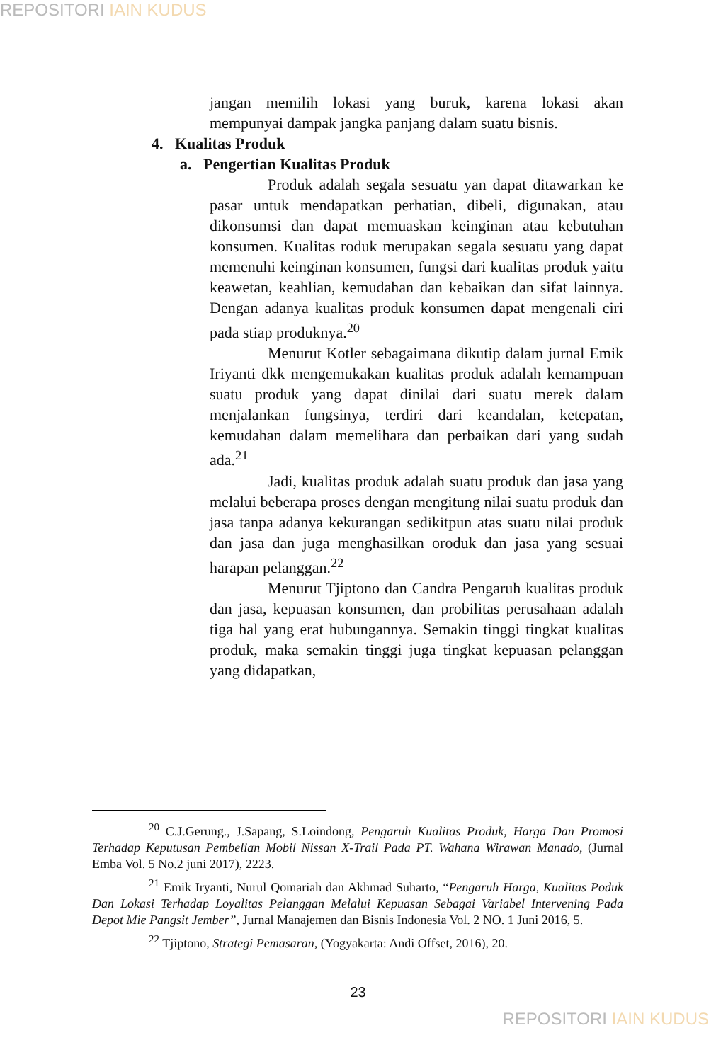REPOSITORI IAIN KUDUS
jangan memilih lokasi yang buruk, karena lokasi akan mempunyai dampak jangka panjang dalam suatu bisnis.
4. Kualitas Produk
a. Pengertian Kualitas Produk
Produk adalah segala sesuatu yan dapat ditawarkan ke pasar untuk mendapatkan perhatian, dibeli, digunakan, atau dikonsumsi dan dapat memuaskan keinginan atau kebutuhan konsumen. Kualitas roduk merupakan segala sesuatu yang dapat memenuhi keinginan konsumen, fungsi dari kualitas produk yaitu keawetan, keahlian, kemudahan dan kebaikan dan sifat lainnya. Dengan adanya kualitas produk konsumen dapat mengenali ciri pada stiap produknya.<sup>20</sup>
Menurut Kotler sebagaimana dikutip dalam jurnal Emik Iriyanti dkk mengemukakan kualitas produk adalah kemampuan suatu produk yang dapat dinilai dari suatu merek dalam menjalankan fungsinya, terdiri dari keandalan, ketepatan, kemudahan dalam memelihara dan perbaikan dari yang sudah ada.<sup>21</sup>
Jadi, kualitas produk adalah suatu produk dan jasa yang melalui beberapa proses dengan mengitung nilai suatu produk dan jasa tanpa adanya kekurangan sedikitpun atas suatu nilai produk dan jasa dan juga menghasilkan oroduk dan jasa yang sesuai harapan pelanggan.<sup>22</sup>
Menurut Tjiptono dan Candra Pengaruh kualitas produk dan jasa, kepuasan konsumen, dan probilitas perusahaan adalah tiga hal yang erat hubungannya. Semakin tinggi tingkat kualitas produk, maka semakin tinggi juga tingkat kepuasan pelanggan yang didapatkan,
<sup>20</sup> C.J.Gerung., J.Sapang, S.Loindong, Pengaruh Kualitas Produk, Harga Dan Promosi Terhadap Keputusan Pembelian Mobil Nissan X-Trail Pada PT. Wahana Wirawan Manado, (Jurnal Emba Vol. 5 No.2 juni 2017), 2223.
<sup>21</sup> Emik Iryanti, Nurul Qomariah dan Akhmad Suharto, “Pengaruh Harga, Kualitas Poduk Dan Lokasi Terhadap Loyalitas Pelanggan Melalui Kepuasan Sebagai Variabel Intervening Pada Depot Mie Pangsit Jember”, Jurnal Manajemen dan Bisnis Indonesia Vol. 2 NO. 1 Juni 2016, 5.
<sup>22</sup> Tjiptono, Strategi Pemasaran, (Yogyakarta: Andi Offset, 2016), 20.
23
REPOSITORI IAIN KUDUS